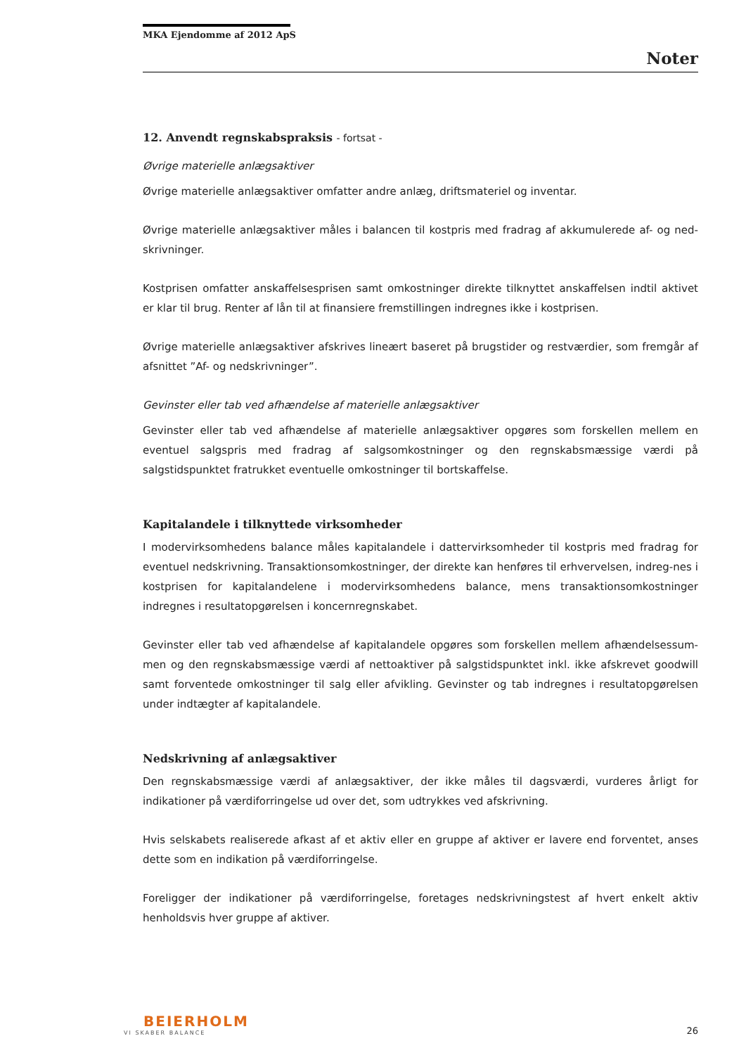MKA Ejendomme af 2012 ApS
Noter
12. Anvendt regnskabspraksis - fortsat -
Øvrige materielle anlægsaktiver
Øvrige materielle anlægsaktiver omfatter andre anlæg, driftsmateriel og inventar.
Øvrige materielle anlægsaktiver måles i balancen til kostpris med fradrag af akkumulerede af- og ned-skrivninger.
Kostprisen omfatter anskaffelsesprisen samt omkostninger direkte tilknyttet anskaffelsen indtil aktivet er klar til brug. Renter af lån til at finansiere fremstillingen indregnes ikke i kostprisen.
Øvrige materielle anlægsaktiver afskrives lineært baseret på brugstider og restværdier, som fremgår af afsnittet ”Af- og nedskrivninger”.
Gevinster eller tab ved afhændelse af materielle anlægsaktiver
Gevinster eller tab ved afhændelse af materielle anlægsaktiver opgøres som forskellen mellem en eventuel salgspris med fradrag af salgsomkostninger og den regnskabsmæssige værdi på salgstidspunktet fratrukket eventuelle omkostninger til bortskaffelse.
Kapitalandele i tilknyttede virksomheder
I modervirksomhedens balance måles kapitalandele i dattervirksomheder til kostpris med fradrag for eventuel nedskrivning. Transaktionsomkostninger, der direkte kan henføres til erhvervelsen, indreg-nes i kostprisen for kapitalandelene i modervirksomhedens balance, mens transaktionsomkostninger indregnes i resultatopgørelsen i koncernregnskabet.
Gevinster eller tab ved afhændelse af kapitalandele opgøres som forskellen mellem afhændelsessum-men og den regnskabsmæssige værdi af nettoaktiver på salgstidspunktet inkl. ikke afskrevet goodwill samt forventede omkostninger til salg eller afvikling. Gevinster og tab indregnes i resultatopgørelsen under indtægter af kapitalandele.
Nedskrivning af anlægsaktiver
Den regnskabsmæssige værdi af anlægsaktiver, der ikke måles til dagsværdi, vurderes årligt for indikationer på værdiforringelse ud over det, som udtrykkes ved afskrivning.
Hvis selskabets realiserede afkast af et aktiv eller en gruppe af aktiver er lavere end forventet, anses dette som en indikation på værdiforringelse.
Foreligger der indikationer på værdiforringelse, foretages nedskrivningstest af hvert enkelt aktiv henholdsvis hver gruppe af aktiver.
BEIERHOLM
VI SKABER BALANCE
26